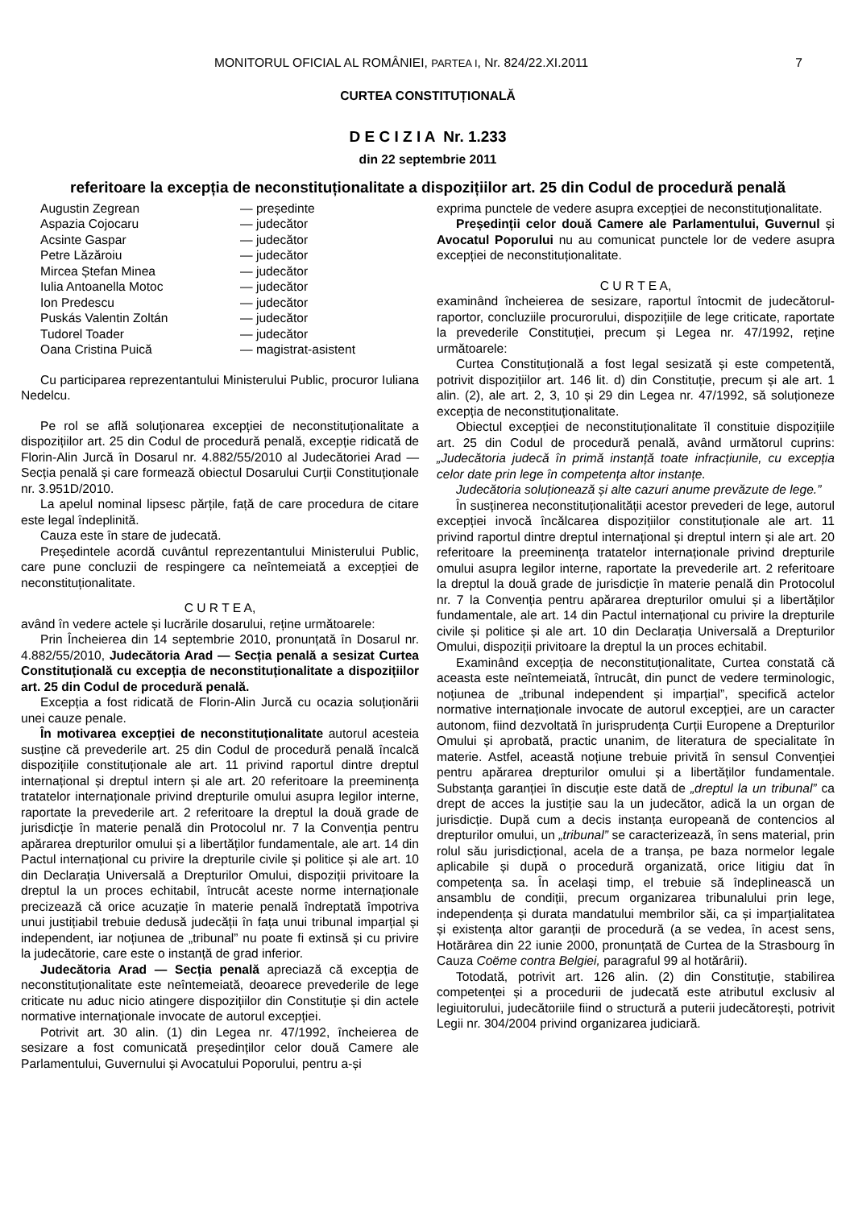MONITORUL OFICIAL AL ROMÂNIEI, PARTEA I, Nr. 824/22.XI.2011 7
CURTEA CONSTITUȚIONALĂ
D E C I Z I A Nr. 1.233
din 22 septembrie 2011
referitoare la excepția de neconstituționalitate a dispozițiilor art. 25 din Codul de procedură penală
| Augustin Zegrean | — președinte |
| Aspazia Cojocaru | — judecător |
| Acsinte Gaspar | — judecător |
| Petre Lăzăroiu | — judecător |
| Mircea Ștefan Minea | — judecător |
| Iulia Antoanella Motoc | — judecător |
| Ion Predescu | — judecător |
| Puskás Valentin Zoltán | — judecător |
| Tudorel Toader | — judecător |
| Oana Cristina Puică | — magistrat-asistent |
Cu participarea reprezentantului Ministerului Public, procuror Iuliana Nedelcu.
Pe rol se află soluționarea excepției de neconstituționalitate a dispozițiilor art. 25 din Codul de procedură penală, excepție ridicată de Florin-Alin Jurcă în Dosarul nr. 4.882/55/2010 al Judecătoriei Arad — Secția penală și care formează obiectul Dosarului Curții Constituționale nr. 3.951D/2010.
La apelul nominal lipsesc părțile, față de care procedura de citare este legal îndeplinită.
Cauza este în stare de judecată.
Președintele acordă cuvântul reprezentantului Ministerului Public, care pune concluzii de respingere ca neîntemeiată a excepției de neconstituționalitate.
C U R T E A,
având în vedere actele și lucrările dosarului, reține următoarele:
Prin Încheierea din 14 septembrie 2010, pronunțată în Dosarul nr. 4.882/55/2010, Judecătoria Arad — Secția penală a sesizat Curtea Constituțională cu excepția de neconstituționalitate a dispozițiilor art. 25 din Codul de procedură penală.
Excepția a fost ridicată de Florin-Alin Jurcă cu ocazia soluționării unei cauze penale.
În motivarea excepției de neconstituționalitate autorul acesteia susține că prevederile art. 25 din Codul de procedură penală încalcă dispozițiile constituționale ale art. 11 privind raportul dintre dreptul internațional și dreptul intern și ale art. 20 referitoare la preeminența tratatelor internaționale privind drepturile omului asupra legilor interne, raportate la prevederile art. 2 referitoare la dreptul la două grade de jurisdicție în materie penală din Protocolul nr. 7 la Convenția pentru apărarea drepturilor omului și a libertăților fundamentale, ale art. 14 din Pactul internațional cu privire la drepturile civile și politice și ale art. 10 din Declarația Universală a Drepturilor Omului, dispoziții privitoare la dreptul la un proces echitabil, întrucât aceste norme internaționale precizează că orice acuzație în materie penală îndreptată împotriva unui justițiabil trebuie dedusă judecății în fața unui tribunal imparțial și independent, iar noțiunea de „tribunal” nu poate fi extinsă și cu privire la judecătorie, care este o instanță de grad inferior.
Judecătoria Arad — Secția penală apreciază că excepția de neconstituționalitate este neîntemeiată, deoarece prevederile de lege criticate nu aduc nicio atingere dispozițiilor din Constituție și din actele normative internaționale invocate de autorul excepției.
Potrivit art. 30 alin. (1) din Legea nr. 47/1992, încheierea de sesizare a fost comunicată președinților celor două Camere ale Parlamentului, Guvernului și Avocatului Poporului, pentru a-și
exprima punctele de vedere asupra excepției de neconstituționalitate.
Președinții celor două Camere ale Parlamentului, Guvernul și Avocatul Poporului nu au comunicat punctele lor de vedere asupra excepției de neconstituționalitate.
C U R T E A,
examinând încheierea de sesizare, raportul întocmit de judecătorul-raportor, concluziile procurorului, dispozițiile de lege criticate, raportate la prevederile Constituției, precum și Legea nr. 47/1992, reține următoarele:
Curtea Constituțională a fost legal sesizată și este competentă, potrivit dispozițiilor art. 146 lit. d) din Constituție, precum și ale art. 1 alin. (2), ale art. 2, 3, 10 și 29 din Legea nr. 47/1992, să soluționeze excepția de neconstituționalitate.
Obiectul excepției de neconstituționalitate îl constituie dispozițiile art. 25 din Codul de procedură penală, având următorul cuprins: „Judecătoria judecă în primă instanță toate infracțiunile, cu excepția celor date prin lege în competența altor instanțe.
Judecătoria soluționează și alte cazuri anume prevăzute de lege.”
În susținerea neconstituționalității acestor prevederi de lege, autorul excepției invocă încălcarea dispozițiilor constituționale ale art. 11 privind raportul dintre dreptul internațional și dreptul intern și ale art. 20 referitoare la preeminența tratatelor internaționale privind drepturile omului asupra legilor interne, raportate la prevederile art. 2 referitoare la dreptul la două grade de jurisdicție în materie penală din Protocolul nr. 7 la Convenția pentru apărarea drepturilor omului și a libertăților fundamentale, ale art. 14 din Pactul internațional cu privire la drepturile civile și politice și ale art. 10 din Declarația Universală a Drepturilor Omului, dispoziții privitoare la dreptul la un proces echitabil.
Examinând excepția de neconstituționalitate, Curtea constată că aceasta este neîntemeiată, întrucât, din punct de vedere terminologic, noțiunea de „tribunal independent și imparțial”, specifică actelor normative internaționale invocate de autorul excepției, are un caracter autonom, fiind dezvoltată în jurisprudența Curții Europene a Drepturilor Omului și aprobată, practic unanim, de literatura de specialitate în materie. Astfel, această noțiune trebuie privită în sensul Convenției pentru apărarea drepturilor omului și a libertăților fundamentale. Substanța garanției în discuție este dată de „dreptul la un tribunal” ca drept de acces la justiție sau la un judecător, adică la un organ de jurisdicție. După cum a decis instanța europeană de contencios al drepturilor omului, un „tribunal” se caracterizează, în sens material, prin rolul său jurisdicțional, acela de a tranșa, pe baza normelor legale aplicabile și după o procedură organizată, orice litigiu dat în competența sa. În același timp, el trebuie să îndeplinească un ansamblu de condiții, precum organizarea tribunalului prin lege, independența și durata mandatului membrilor săi, ca și imparțialitatea și existența altor garanții de procedură (a se vedea, în acest sens, Hotărârea din 22 iunie 2000, pronunțată de Curtea de la Strasbourg în Cauza Coëme contra Belgiei, paragraful 99 al hotărârii).
Totodată, potrivit art. 126 alin. (2) din Constituție, stabilirea competenței și a procedurii de judecată este atributul exclusiv al legiuitorului, judecătoriile fiind o structură a puterii judecătorești, potrivit Legii nr. 304/2004 privind organizarea judiciară.